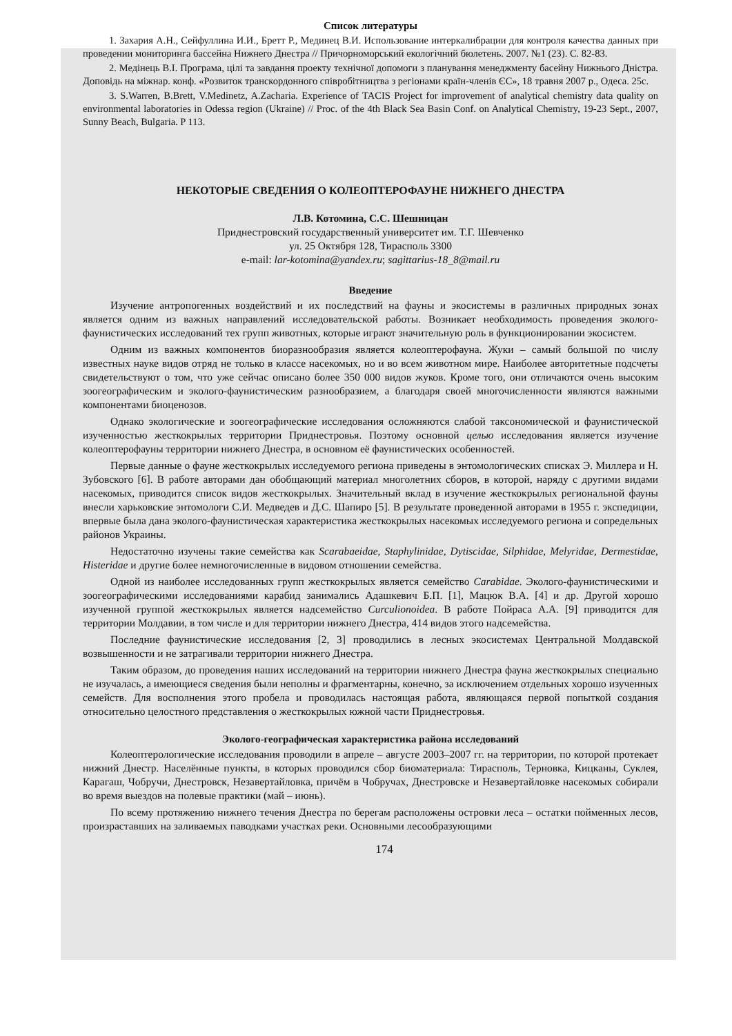Список литературы
1. Захария А.Н., Сейфуллина И.И., Бретт Р., Мединец В.И. Использование интеркалибрации для контроля качества данных при проведении мониторинга бассейна Нижнего Днестра // Причорноморський екологічний бюлетень. 2007. №1 (23). С. 82-83.
2. Медінець В.І. Програма, цілі та завдання проекту технічної допомоги з планування менеджменту басейну Нижнього Дністра. Доповідь на міжнар. конф. «Розвиток транскордонного співробітництва з регіонами країн-членів ЄС», 18 травня 2007 р., Одеса. 25с.
3. S.Warren, B.Brett, V.Medinetz, A.Zacharia. Experience of TACIS Project for improvement of analytical chemistry data quality on environmental laboratories in Odessa region (Ukraine) // Proc. of the 4th Black Sea Basin Conf. on Analytical Chemistry, 19-23 Sept., 2007, Sunny Beach, Bulgaria. P 113.
НЕКОТОРЫЕ СВЕДЕНИЯ О КОЛЕОПТЕРОФАУНЕ НИЖНЕГО ДНЕСТРА
Л.В. Котомина, С.С. Шешницан
Приднестровский государственный университет им. Т.Г. Шевченко
ул. 25 Октября 128, Тирасполь 3300
e-mail: lar-kotomina@yandex.ru; sagittarius-18_8@mail.ru
Введение
Изучение антропогенных воздействий и их последствий на фауны и экосистемы в различных природных зонах является одним из важных направлений исследовательской работы. Возникает необходимость проведения эколого-фаунистических исследований тех групп животных, которые играют значительную роль в функционировании экосистем.
Одним из важных компонентов биоразнообразия является колеоптерофауна. Жуки – самый большой по числу известных науке видов отряд не только в классе насекомых, но и во всем животном мире. Наиболее авторитетные подсчеты свидетельствуют о том, что уже сейчас описано более 350 000 видов жуков. Кроме того, они отличаются очень высоким зоогеографическим и эколого-фаунистическим разнообразием, а благодаря своей многочисленности являются важными компонентами биоценозов.
Однако экологические и зоогеографические исследования осложняются слабой таксономической и фаунистической изученностью жесткокрылых территории Приднестровья. Поэтому основной целью исследования является изучение колеоптерофауны территории нижнего Днестра, в основном её фаунистических особенностей.
Первые данные о фауне жесткокрылых исследуемого региона приведены в энтомологических списках Э. Миллера и Н. Зубовского [6]. В работе авторами дан обобщающий материал многолетних сборов, в которой, наряду с другими видами насекомых, приводится список видов жесткокрылых. Значительный вклад в изучение жесткокрылых региональной фауны внесли харьковские энтомологи С.И. Медведев и Д.С. Шапиро [5]. В результате проведенной авторами в 1955 г. экспедиции, впервые была дана эколого-фаунистическая характеристика жесткокрылых насекомых исследуемого региона и сопредельных районов Украины.
Недостаточно изучены такие семейства как Scarabaeidae, Staphylinidae, Dytiscidae, Silphidae, Melyridae, Dermestidae, Histeridae и другие более немногочисленные в видовом отношении семейства.
Одной из наиболее исследованных групп жесткокрылых является семейство Carabidae. Эколого-фаунистическими и зоогеографическими исследованиями карабид занимались Адашкевич Б.П. [1], Мацюк В.А. [4] и др. Другой хорошо изученной группой жесткокрылых является надсемейство Curculionoidea. В работе Пойраса А.А. [9] приводится для территории Молдавии, в том числе и для территории нижнего Днестра, 414 видов этого надсемейства.
Последние фаунистические исследования [2, 3] проводились в лесных экосистемах Центральной Молдавской возвышенности и не затрагивали территории нижнего Днестра.
Таким образом, до проведения наших исследований на территории нижнего Днестра фауна жесткокрылых специально не изучалась, а имеющиеся сведения были неполны и фрагментарны, конечно, за исключением отдельных хорошо изученных семейств. Для восполнения этого пробела и проводилась настоящая работа, являющаяся первой попыткой создания относительно целостного представления о жесткокрылых южной части Приднестровья.
Эколого-географическая характеристика района исследований
Колеоптерологические исследования проводили в апреле – августе 2003–2007 гг. на территории, по которой протекает нижний Днестр. Населённые пункты, в которых проводился сбор биоматериала: Тирасполь, Терновка, Кицканы, Суклея, Карагаш, Чобручи, Днестровск, Незавертайловка, причём в Чобручах, Днестровске и Незавертайловке насекомых собирали во время выездов на полевые практики (май – июнь).
По всему протяжению нижнего течения Днестра по берегам расположены островки леса – остатки пойменных лесов, произраставших на заливаемых паводками участках реки. Основными лесообразующими
174